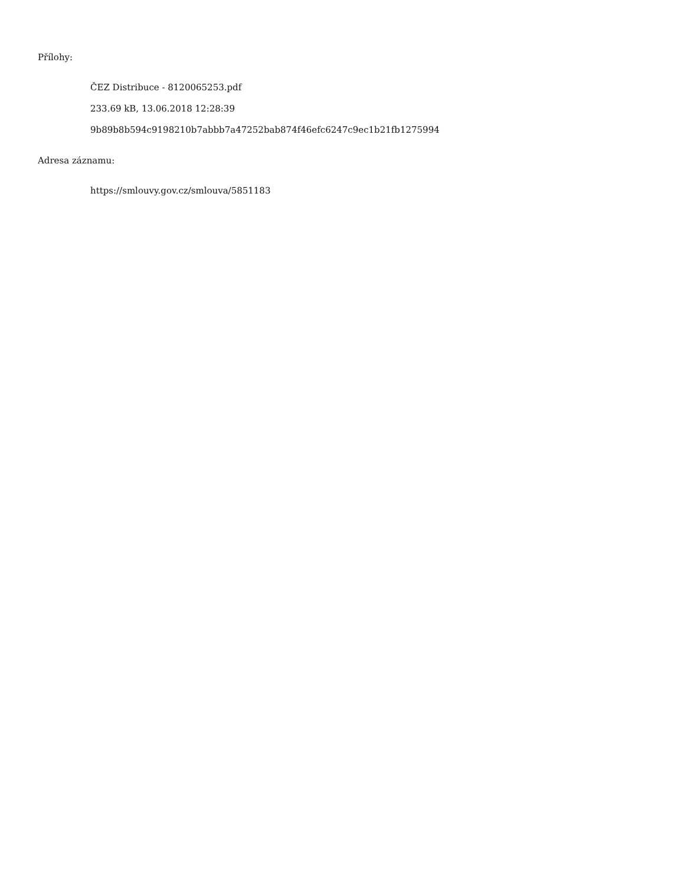Přílohy:
ČEZ Distribuce - 8120065253.pdf
233.69 kB, 13.06.2018 12:28:39
9b89b8b594c9198210b7abbb7a47252bab874f46efc6247c9ec1b21fb1275994
Adresa záznamu:
https://smlouvy.gov.cz/smlouva/5851183